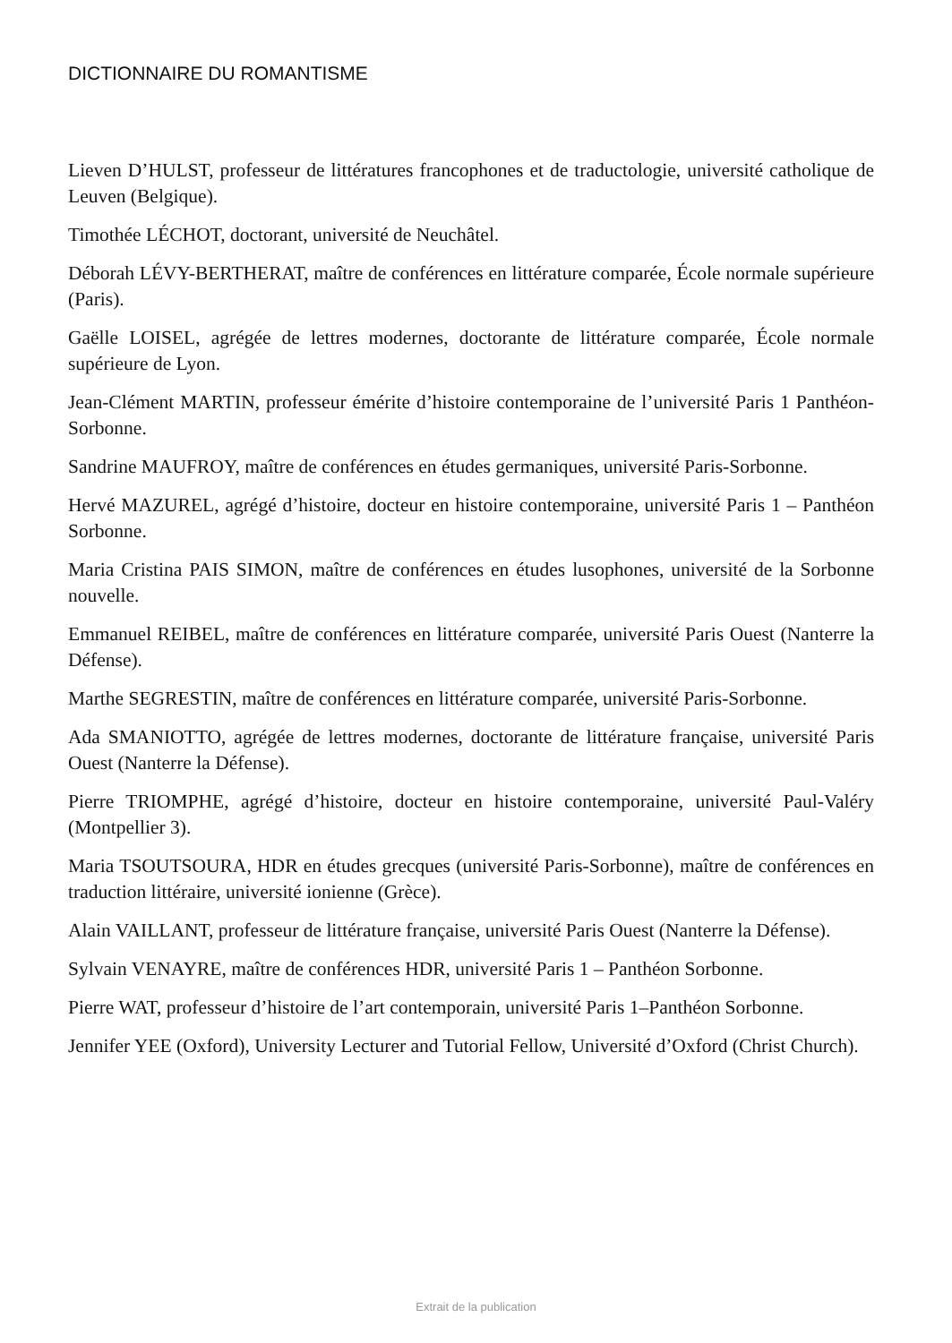DICTIONNAIRE DU ROMANTISME
Lieven D’HULST, professeur de littératures francophones et de traductologie, université catholique de Leuven (Belgique).
Timothée LÉCHOT, doctorant, université de Neuchâtel.
Déborah LÉVY-BERTHERAT, maître de conférences en littérature comparée, École normale supérieure (Paris).
Gaëlle LOISEL, agrégée de lettres modernes, doctorante de littérature comparée, École normale supérieure de Lyon.
Jean-Clément MARTIN, professeur émérite d’histoire contemporaine de l’université Paris 1 Panthéon-Sorbonne.
Sandrine MAUFROY, maître de conférences en études germaniques, université Paris-Sorbonne.
Hervé MAZUREL, agrégé d’histoire, docteur en histoire contemporaine, université Paris 1 – Panthéon Sorbonne.
Maria Cristina PAIS SIMON, maître de conférences en études lusophones, université de la Sorbonne nouvelle.
Emmanuel REIBEL, maître de conférences en littérature comparée, université Paris Ouest (Nanterre la Défense).
Marthe SEGRESTIN, maître de conférences en littérature comparée, université Paris-Sorbonne.
Ada SMANIOTTO, agrégée de lettres modernes, doctorante de littérature française, université Paris Ouest (Nanterre la Défense).
Pierre TRIOMPHE, agrégé d’histoire, docteur en histoire contemporaine, université Paul-Valéry (Montpellier 3).
Maria TSOUTSOURA, HDR en études grecques (université Paris-Sorbonne), maître de conférences en traduction littéraire, université ionienne (Grèce).
Alain VAILLANT, professeur de littérature française, université Paris Ouest (Nanterre la Défense).
Sylvain VENAYRE, maître de conférences HDR, université Paris 1 – Panthéon Sorbonne.
Pierre WAT, professeur d’histoire de l’art contemporain, université Paris 1–Panthéon Sorbonne.
Jennifer YEE (Oxford), University Lecturer and Tutorial Fellow, Université d’Oxford (Christ Church).
Extrait de la publication